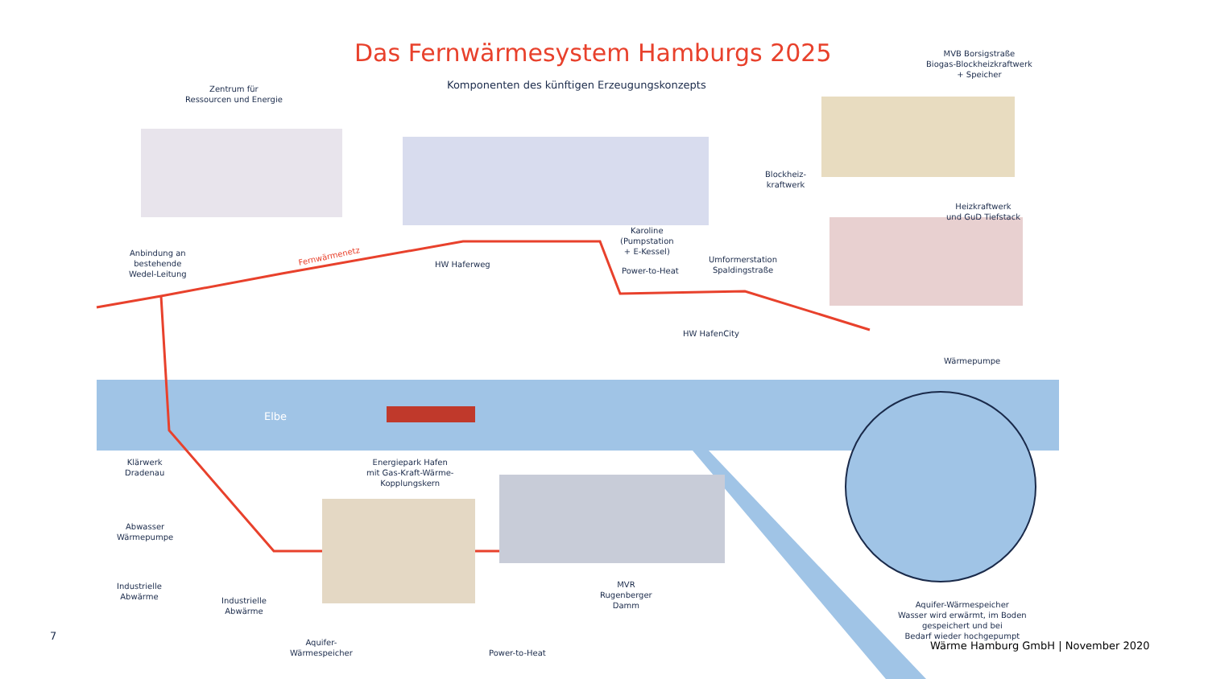Das Fernwärmesystem Hamburgs 2025
Komponenten des künftigen Erzeugungskonzepts
Zentrum für
Ressourcen und Energie
MVB Borsigstraße
Biogas-Blockheizkraftwerk
+ Speicher
Blockheiz-
kraftwerk
Heizkraftwerk
und GuD Tiefstack
Anbindung an
bestehende
Wedel-Leitung
Fernwärmenetz
HW Haferweg
Karoline
(Pumpstation
+ E-Kessel)
Power-to-Heat
Umformerstation
Spaldingstraße
HW HafenCity
Wärmepumpe
Elbe
Klärwerk
Dradenau
Energiepark Hafen
mit Gas-Kraft-Wärme-
Kopplungskern
Abwasser
Wärmepumpe
Industrielle
Abwärme
Industrielle
Abwärme
MVR
Rugenberger
Damm
Aquifer-
Wärmespeicher
Power-to-Heat
Aquifer-Wärmespeicher
Wasser wird erwärmt, im Boden
gespeichert und bei
Bedarf wieder hochgepumpt
7
Wärme Hamburg GmbH | November 2020